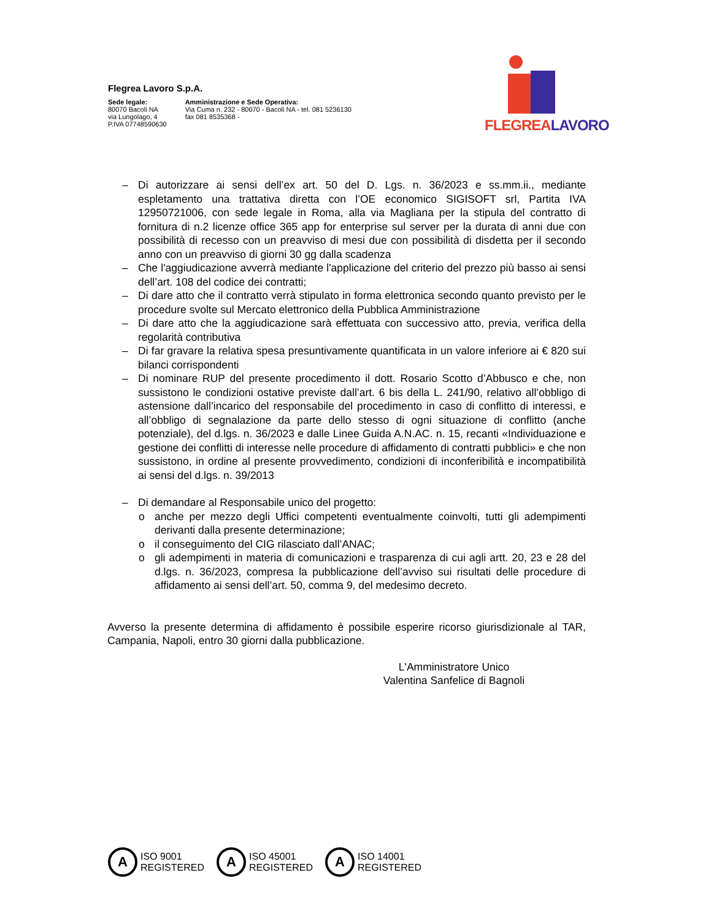Flegrea Lavoro S.p.A.
Sede legale:
80070 Bacoli NA
via Lungolago, 4
P.IVA 07748590630
Amministrazione e Sede Operativa:
Via Cuma n. 232 - 80070 - Bacoli NA - tel. 081 5236130
fax 081 8535368 -
FLEGREALAVORO
– Di autorizzare ai sensi dell’ex art. 50 del D. Lgs. n. 36/2023 e ss.mm.ii., mediante espletamento una trattativa diretta con l’OE economico SIGISOFT srl, Partita IVA 12950721006, con sede legale in Roma, alla via Magliana per la stipula del contratto di fornitura di n.2 licenze office 365 app for enterprise sul server per la durata di anni due con possibilità di recesso con un preavviso di mesi due con possibilità di disdetta per il secondo anno con un preavviso di giorni 30 gg dalla scadenza
– Che l'aggiudicazione avverrà mediante l'applicazione del criterio del prezzo più basso ai sensi dell’art. 108 del codice dei contratti;
– Di dare atto che il contratto verrà stipulato in forma elettronica secondo quanto previsto per le procedure svolte sul Mercato elettronico della Pubblica Amministrazione
– Di dare atto che la aggiudicazione sarà effettuata con successivo atto, previa, verifica della regolarità contributiva
– Di far gravare la relativa spesa presuntivamente quantificata in un valore inferiore ai € 820 sui bilanci corrispondenti
– Di nominare RUP del presente procedimento il dott. Rosario Scotto d’Abbusco e che, non sussistono le condizioni ostative previste dall’art. 6 bis della L. 241/90, relativo all’obbligo di astensione dall’incarico del responsabile del procedimento in caso di conflitto di interessi, e all’obbligo di segnalazione da parte dello stesso di ogni situazione di conflitto (anche potenziale), del d.lgs. n. 36/2023 e dalle Linee Guida A.N.AC. n. 15, recanti «Individuazione e gestione dei conflitti di interesse nelle procedure di affidamento di contratti pubblici» e che non sussistono, in ordine al presente provvedimento, condizioni di inconferibilità e incompatibilità ai sensi del d.lgs. n. 39/2013
– Di demandare al Responsabile unico del progetto:
o anche per mezzo degli Uffici competenti eventualmente coinvolti, tutti gli adempimenti derivanti dalla presente determinazione;
o il conseguimento del CIG rilasciato dall’ANAC;
o gli adempimenti in materia di comunicazioni e trasparenza di cui agli artt. 20, 23 e 28 del d.lgs. n. 36/2023, compresa la pubblicazione dell’avviso sui risultati delle procedure di affidamento ai sensi dell’art. 50, comma 9, del medesimo decreto.
Avverso la presente determina di affidamento è possibile esperire ricorso giurisdizionale al TAR, Campania, Napoli, entro 30 giorni dalla pubblicazione.
L'Amministratore Unico
Valentina Sanfelice di Bagnoli
A
ISO 9001
REGISTERED
A
ISO 45001
REGISTERED
A
ISO 14001
REGISTERED